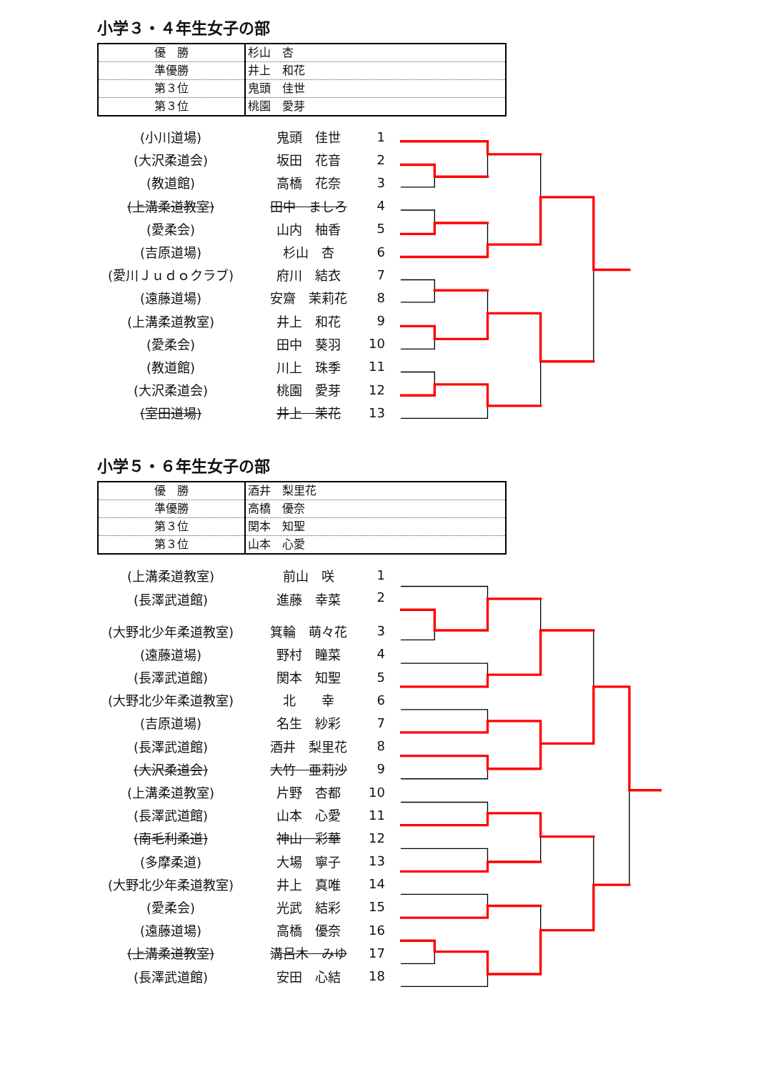小学３・４年生女子の部
| 優 勝 | 杉山 杏 |
| 準優勝 | 井上 和花 |
| 第３位 | 鬼頭 佳世 |
| 第３位 | 桃園 愛芽 |
| (小川道場) | 鬼頭 佳世 | 1 |
| (大沢柔道会) | 坂田 花音 | 2 |
| (教道館) | 高橋 花奈 | 3 |
| (上溝柔道教室) | 田中 ましろ | 4 |
| (愛柔会) | 山内 柚香 | 5 |
| (吉原道場) | 杉山 杏 | 6 |
| (愛川Ｊｕｄｏクラブ) | 府川 結衣 | 7 |
| (遠藤道場) | 安齋 茉莉花 | 8 |
| (上溝柔道教室) | 井上 和花 | 9 |
| (愛柔会) | 田中 葵羽 | 10 |
| (教道館) | 川上 珠季 | 11 |
| (大沢柔道会) | 桃園 愛芽 | 12 |
| (室田道場) | 井上 茉花 | 13 |
小学５・６年生女子の部
| 優 勝 | 酒井 梨里花 |
| 準優勝 | 高橋 優奈 |
| 第３位 | 関本 知聖 |
| 第３位 | 山本 心愛 |
| (上溝柔道教室) | 前山 咲 | 1 |
| (長澤武道館) | 進藤 幸菜 | 2 |
| (大野北少年柔道教室) | 箕輪 萌々花 | 3 |
| (遠藤道場) | 野村 瞳菜 | 4 |
| (長澤武道館) | 関本 知聖 | 5 |
| (大野北少年柔道教室) | 北 幸 | 6 |
| (吉原道場) | 名生 紗彩 | 7 |
| (長澤武道館) | 酒井 梨里花 | 8 |
| (大沢柔道会) | 大竹 亜莉沙 | 9 |
| (上溝柔道教室) | 片野 杏都 | 10 |
| (長澤武道館) | 山本 心愛 | 11 |
| (南毛利柔道) | 神山 彩華 | 12 |
| (多摩柔道) | 大場 寧子 | 13 |
| (大野北少年柔道教室) | 井上 真唯 | 14 |
| (愛柔会) | 光武 結彩 | 15 |
| (遠藤道場) | 高橋 優奈 | 16 |
| (上溝柔道教室) | 溝呂木 みゆ | 17 |
| (長澤武道館) | 安田 心結 | 18 |